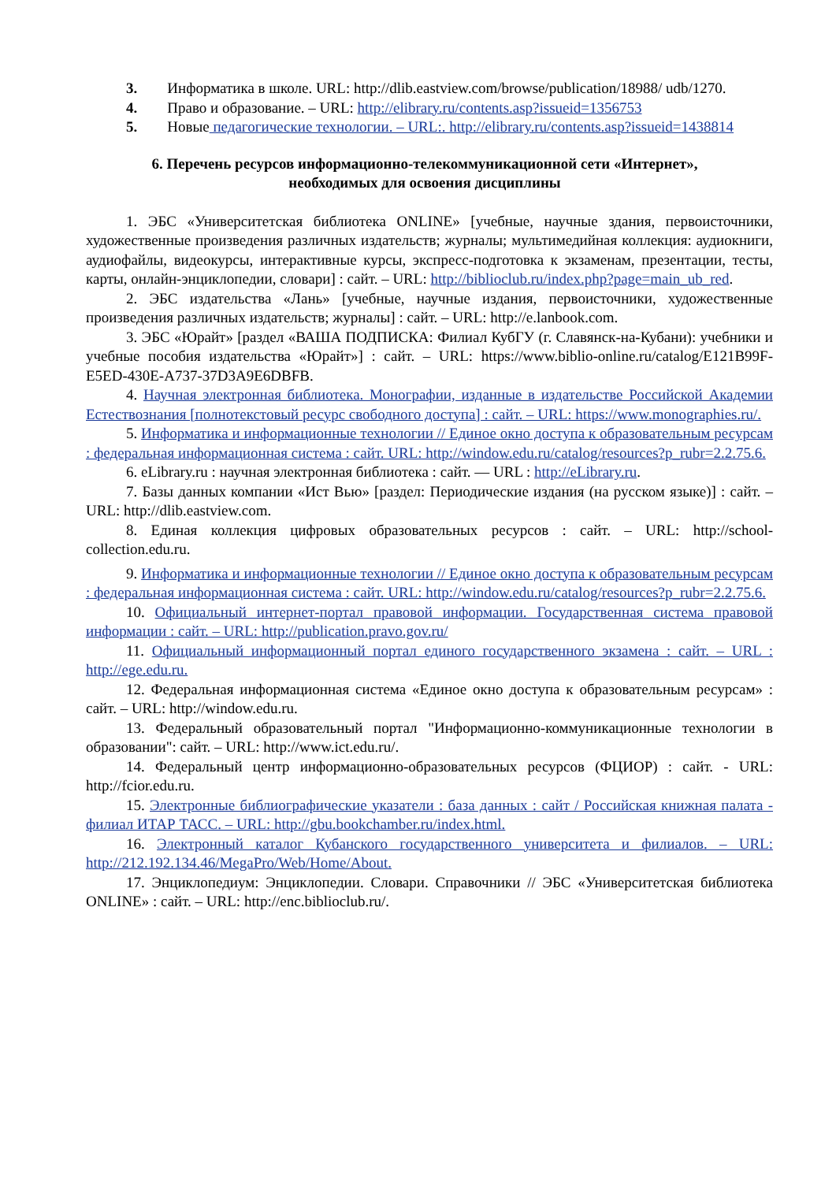3. Информатика в школе. URL: http://dlib.eastview.com/browse/publication/18988/ udb/1270.
4. Право и образование. – URL: http://elibrary.ru/contents.asp?issueid=1356753
5. Новые педагогические технологии. – URL:. http://elibrary.ru/contents.asp?issueid=1438814
6. Перечень ресурсов информационно-телекоммуникационной сети «Интернет», необходимых для освоения дисциплины
1. ЭБС «Университетская библиотека ONLINE» [учебные, научные здания, первоисточники, художественные произведения различных издательств; журналы; мультимедийная коллекция: аудиокниги, аудиофайлы, видеокурсы, интерактивные курсы, экспресс-подготовка к экзаменам, презентации, тесты, карты, онлайн-энциклопедии, словари] : сайт. – URL: http://biblioclub.ru/index.php?page=main_ub_red.
2. ЭБС издательства «Лань» [учебные, научные издания, первоисточники, художественные произведения различных издательств; журналы] : сайт. – URL: http://e.lanbook.com.
3. ЭБС «Юрайт» [раздел «ВАША ПОДПИСКА: Филиал КубГУ (г. Славянск-на-Кубани): учебники и учебные пособия издательства «Юрайт»] : сайт. – URL: https://www.biblio-online.ru/catalog/E121B99F-E5ED-430E-A737-37D3A9E6DBFB.
4. Научная электронная библиотека. Монографии, изданные в издательстве Российской Академии Естествознания [полнотекстовый ресурс свободного доступа] : сайт. – URL: https://www.monographies.ru/.
5. Информатика и информационные технологии // Единое окно доступа к образовательным ресурсам : федеральная информационная система : сайт. URL: http://window.edu.ru/catalog/resources?p_rubr=2.2.75.6.
6. eLibrary.ru : научная электронная библиотека : сайт. — URL : http://eLibrary.ru.
7. Базы данных компании «Ист Вью» [раздел: Периодические издания (на русском языке)] : сайт. – URL: http://dlib.eastview.com.
8. Единая коллекция цифровых образовательных ресурсов : сайт. – URL: http://school-collection.edu.ru.
9. Информатика и информационные технологии // Единое окно доступа к образовательным ресурсам : федеральная информационная система : сайт. URL: http://window.edu.ru/catalog/resources?p_rubr=2.2.75.6.
10. Официальный интернет-портал правовой информации. Государственная система правовой информации : сайт. – URL: http://publication.pravo.gov.ru/
11. Официальный информационный портал единого государственного экзамена : сайт. – URL : http://ege.edu.ru.
12. Федеральная информационная система «Единое окно доступа к образовательным ресурсам» : сайт. – URL: http://window.edu.ru.
13. Федеральный образовательный портал "Информационно-коммуникационные технологии в образовании": сайт. – URL: http://www.ict.edu.ru/.
14. Федеральный центр информационно-образовательных ресурсов (ФЦИОР) : сайт. - URL: http://fcior.edu.ru.
15. Электронные библиографические указатели : база данных : сайт / Российская книжная палата - филиал ИТАР ТАСС. – URL: http://gbu.bookchamber.ru/index.html.
16. Электронный каталог Кубанского государственного университета и филиалов. – URL: http://212.192.134.46/MegaPro/Web/Home/About.
17. Энциклопедиум: Энциклопедии. Словари. Справочники // ЭБС «Университетская библиотека ONLINE» : сайт. – URL: http://enc.biblioclub.ru/.